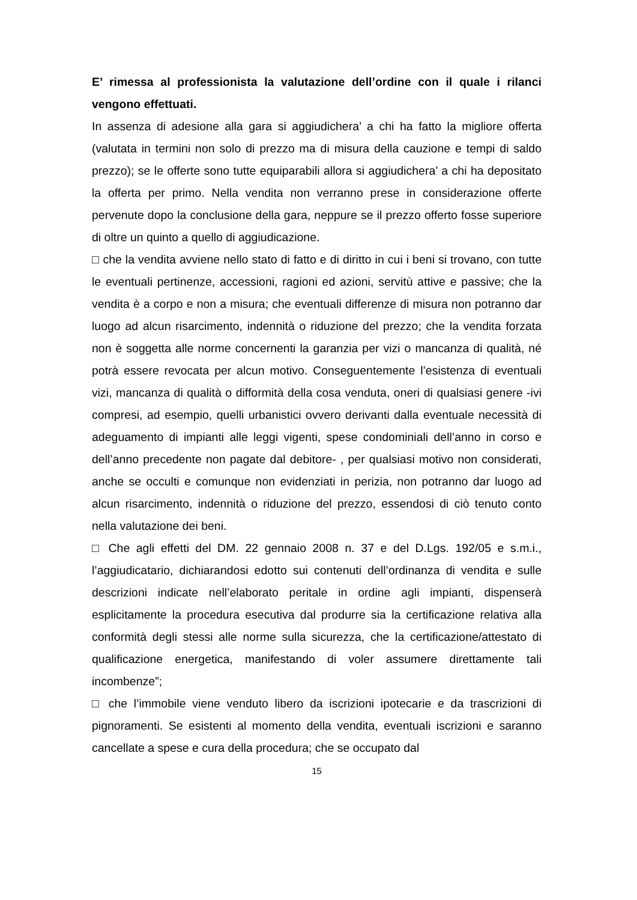E’ rimessa al professionista la valutazione dell’ordine con il quale i rilanci vengono effettuati.
In assenza di adesione alla gara si aggiudichera’ a chi ha fatto la migliore offerta (valutata in termini non solo di prezzo ma di misura della cauzione e tempi di saldo prezzo); se le offerte sono tutte equiparabili allora si aggiudichera’ a chi ha depositato la offerta per primo. Nella vendita non verranno prese in considerazione offerte pervenute dopo la conclusione della gara, neppure se il prezzo offerto fosse superiore di oltre un quinto a quello di aggiudicazione.
□ che la vendita avviene nello stato di fatto e di diritto in cui i beni si trovano, con tutte le eventuali pertinenze, accessioni, ragioni ed azioni, servitù attive e passive; che la vendita è a corpo e non a misura; che eventuali differenze di misura non potranno dar luogo ad alcun risarcimento, indennità o riduzione del prezzo; che la vendita forzata non è soggetta alle norme concernenti la garanzia per vizi o mancanza di qualità, né potrà essere revocata per alcun motivo. Conseguentemente l’esistenza di eventuali vizi, mancanza di qualità o difformità della cosa venduta, oneri di qualsiasi genere -ivi compresi, ad esempio, quelli urbanistici ovvero derivanti dalla eventuale necessità di adeguamento di impianti alle leggi vigenti, spese condominiali dell’anno in corso e dell’anno precedente non pagate dal debitore- , per qualsiasi motivo non considerati, anche se occulti e comunque non evidenziati in perizia, non potranno dar luogo ad alcun risarcimento, indennità o riduzione del prezzo, essendosi di ciò tenuto conto nella valutazione dei beni.
□ Che agli effetti del DM. 22 gennaio 2008 n. 37 e del D.Lgs. 192/05 e s.m.i., l’aggiudicatario, dichiarandosi edotto sui contenuti dell’ordinanza di vendita e sulle descrizioni indicate nell’elaborato peritale in ordine agli impianti, dispenserà esplicitamente la procedura esecutiva dal produrre sia la certificazione relativa alla conformità degli stessi alle norme sulla sicurezza, che la certificazione/attestato di qualificazione energetica, manifestando di voler assumere direttamente tali incombenze”;
□ che l’immobile viene venduto libero da iscrizioni ipotecarie e da trascrizioni di pignoramenti. Se esistenti al momento della vendita, eventuali iscrizioni e saranno cancellate a spese e cura della procedura; che se occupato dal
15